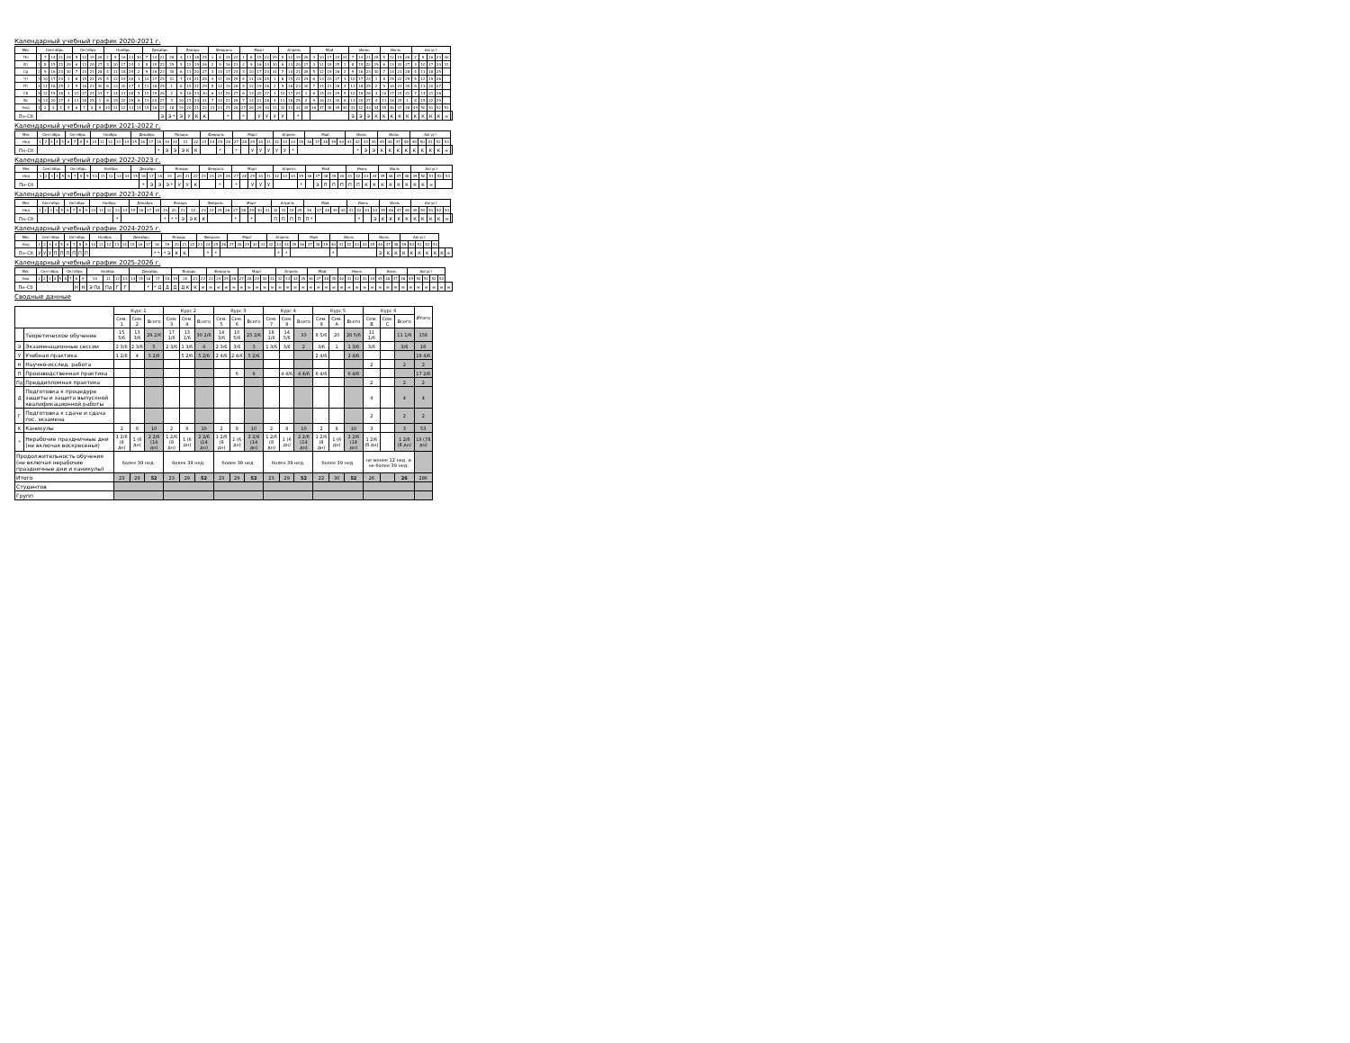Календарный учебный график 2020-2021 г.
| Мес | Сентябрь | | | | | Октябрь | | | | Ноябрь | | | | | Декабрь | | | | Январь | | | | Февраль | | | | Март | | | | | Апрель | | | | Май | | | | | Июнь | | | | Июль | | | | Август | | | | | |
| --- | --- | --- | --- | --- | --- | --- | --- | --- | --- | --- | --- | --- | --- | --- | --- | --- | --- | --- | --- | --- | --- | --- | --- | --- | --- | --- | --- | --- | --- | --- | --- | --- | --- | --- | --- | --- | --- | --- | --- | --- | --- | --- | --- | --- | --- | --- | --- | --- | --- | --- | --- | --- | --- | --- |
| Пн | | 7 | 14 | 21 | 28 | 5 | 12 | 19 | 26 | 2 | 9 | 16 | 23 | 30 | 7 | 14 | 21 | 28 | 4 | 11 | 18 | 25 | 1 | 8 | 15 | 22 | 1 | 8 | 15 | 22 | 29 | 5 | 12 | 19 | 26 | 3 | 10 | 17 | 24 | 31 | 7 | 14 | 21 | 28 | 5 | 12 | 19 | 26 | 2 | 9 | 16 | 23 | 30 | |
| Вт | 1 | 8 | 15 | 22 | 29 | 6 | 13 | 20 | 27 | 3 | 10 | 17 | 24 | 1 | 8 | 15 | 22 | 29 | 5 | 12 | 19 | 26 | 2 | 9 | 16 | 23 | 2 | 9 | 16 | 23 | 30 | 6 | 13 | 20 | 27 | 4 | 11 | 18 | 25 | 1 | 8 | 15 | 22 | 29 | 6 | 13 | 20 | 27 | 3 | 10 | 17 | 24 | 31 | |
| Ср | 2 | 9 | 16 | 23 | 30 | 7 | 14 | 21 | 28 | 4 | 11 | 18 | 25 | 2 | 9 | 16 | 23 | 30 | 6 | 13 | 20 | 27 | 3 | 10 | 17 | 24 | 3 | 10 | 17 | 24 | 31 | 7 | 14 | 21 | 28 | 5 | 12 | 19 | 26 | 2 | 9 | 16 | 23 | 30 | 7 | 14 | 21 | 28 | 4 | 11 | 18 | 25 | | |
| Чт | 3 | 10 | 17 | 24 | 1 | 8 | 15 | 22 | 29 | 5 | 12 | 19 | 26 | 3 | 10 | 17 | 24 | 31 | 7 | 14 | 21 | 28 | 4 | 11 | 18 | 25 | 4 | 11 | 18 | 25 | 1 | 8 | 15 | 22 | 29 | 6 | 13 | 20 | 27 | 3 | 10 | 17 | 24 | 1 | 8 | 15 | 22 | 29 | 5 | 12 | 19 | 26 | | |
| Пт | 4 | 11 | 18 | 25 | 2 | 9 | 16 | 23 | 30 | 6 | 13 | 20 | 27 | 4 | 11 | 18 | 25 | 1 | 8 | 15 | 22 | 29 | 5 | 12 | 19 | 26 | 5 | 12 | 19 | 26 | 2 | 9 | 16 | 23 | 30 | 7 | 14 | 21 | 28 | 4 | 11 | 18 | 25 | 2 | 9 | 16 | 23 | 30 | 6 | 13 | 20 | 27 | | |
| Сб | 5 | 12 | 19 | 26 | 3 | 10 | 17 | 24 | 31 | 7 | 14 | 21 | 28 | 5 | 12 | 19 | 26 | 2 | 9 | 16 | 23 | 30 | 6 | 13 | 20 | 27 | 6 | 13 | 20 | 27 | 3 | 10 | 17 | 24 | 1 | 8 | 15 | 22 | 29 | 5 | 12 | 19 | 26 | 3 | 10 | 17 | 24 | 31 | 7 | 14 | 21 | 28 | | |
| Вс | 6 | 13 | 20 | 27 | 4 | 11 | 18 | 25 | 1 | 8 | 15 | 22 | 29 | 6 | 13 | 20 | 27 | 3 | 10 | 17 | 24 | 31 | 7 | 14 | 21 | 28 | 7 | 14 | 21 | 28 | 4 | 11 | 18 | 25 | 2 | 9 | 16 | 23 | 30 | 6 | 13 | 20 | 27 | 4 | 11 | 18 | 25 | 1 | 8 | 15 | 22 | 29 | | |
| Нед | 1 | 2 | 3 | 4 | 5 | 6 | 7 | 8 | 9 | 10 | 11 | 12 | 13 | 14 | 15 | 16 | 17 | 18 | 19 | 20 | 21 | 22 | 23 | 24 | 25 | 26 | 27 | 28 | 29 | 30 | 31 | 32 | 33 | 34 | 35 | 36 | 37 | 38 | 39 | 40 | 41 | 42 | 43 | 44 | 45 | 46 | 47 | 48 | 49 | 50 | 51 | 52 | 53 | |
| Пн–Сб | | | | | | | | | | | | | | | | | Э | Э * | Э | У | К | К | | | * | | * | | У | У | У | У | | * | | | | | | | Э | Э | Э | К | К | К | К | К | К | К | К | К | = | |
Календарный учебный график 2021-2022 г.
| Мес | Сентябрь | | | | | Октябрь | | | | Ноябрь | | | | | Декабрь | | | | Январь | | | | Февраль | | | | Март | | | | | Апрель | | | | Май | | | | | Июнь | | | | Июль | | | | Август | | | | | |
| --- | --- | --- | --- | --- | --- | --- | --- | --- | --- | --- | --- | --- | --- | --- | --- | --- | --- | --- | --- | --- | --- | --- | --- | --- | --- | --- | --- | --- | --- | --- | --- | --- | --- | --- | --- | --- | --- | --- | --- | --- | --- | --- | --- | --- | --- | --- | --- | --- | --- | --- | --- | --- | --- | --- |
| Нед | 1 | 2 | 3 | 4 | 5 | 6 | 7 | 8 | 9 | 10 | 11 | 12 | 13 | 14 | 15 | 16 | 17 | 18 | 19 | 20 | 21 | 22 | 23 | 24 | 25 | 26 | 27 | 28 | 29 | 30 | 31 | 32 | 33 | 34 | 35 | 36 | 37 | 38 | 39 | 40 | 41 | 42 | 43 | 44 | 45 | 46 | 47 | 48 | 49 | 50 | 51 | 52 | 53 | |
| Пн–Сб | | | | | | | | | | | | | | | | | | * | Э | Э | Э К | К | | | * | | * | | У | У | У | У | У | * | | | | | | | | * | Э | Э | К | К | К | К | К | К | К | К | = | |
Календарный учебный график 2022-2023 г.
| Мес | Сентябрь | | | | | Октябрь | | | | Ноябрь | | | | | Декабрь | | | | Январь | | | | Февраль | | | | Март | | | | | Апрель | | | | Май | | | | | Июнь | | | | Июль | | | | Август | | | | |
| --- | --- | --- | --- | --- | --- | --- | --- | --- | --- | --- | --- | --- | --- | --- | --- | --- | --- | --- | --- | --- | --- | --- | --- | --- | --- | --- | --- | --- | --- | --- | --- | --- | --- | --- | --- | --- | --- | --- | --- | --- | --- | --- | --- | --- | --- | --- | --- | --- | --- | --- | --- | --- | --- |
| Нед | 1 | 2 | 3 | 4 | 5 | 6 | 7 | 8 | 9 | 10 | 11 | 12 | 13 | 14 | 15 | 16 | 17 | 18 | 19 | 20 | 21 | 22 | 23 | 24 | 25 | 26 | 27 | 28 | 29 | 30 | 31 | 32 | 33 | 34 | 35 | 36 | 37 | 38 | 39 | 40 | 41 | 42 | 43 | 44 | 45 | 46 | 47 | 48 | 49 | 50 | 51 | 52 | 53 |
| Пн–Сб | | | | | | | | | | | | | | | | * | Э | Э | Э * | У | У | К | | | * | | * | | У | У | У | | | | * | | Э | П | П | П | П | П | К | К | К | К | К | К | К | К | = | | |
Календарный учебный график 2023-2024 г.
| Мес | Сентябрь | | | | | Октябрь | | | | Ноябрь | | | | | Декабрь | | | | Январь | | | | Февраль | | | | Март | | | | | Апрель | | | | Май | | | | | Июнь | | | | Июль | | | | Август | | | | | |
| --- | --- | --- | --- | --- | --- | --- | --- | --- | --- | --- | --- | --- | --- | --- | --- | --- | --- | --- | --- | --- | --- | --- | --- | --- | --- | --- | --- | --- | --- | --- | --- | --- | --- | --- | --- | --- | --- | --- | --- | --- | --- | --- | --- | --- | --- | --- | --- | --- | --- | --- | --- | --- | --- | --- |
| Нед | 1 | 2 | 3 | 4 | 5 | 6 | 7 | 8 | 9 | 10 | 11 | 12 | 13 | 14 | 15 | 16 | 17 | 18 | 19 | 20 | 21 | 22 | 23 | 24 | 25 | 26 | 27 | 28 | 29 | 30 | 31 | 32 | 33 | 34 | 35 | 36 | 37 | 38 | 39 | 40 | 41 | 42 | 43 | 44 | 45 | 46 | 47 | 48 | 49 | 50 | 51 | 52 | 53 | |
| Пн–Сб | | | | | | | | | | | | | * | | | | | | * | * * | Э | Э К | К | | | | * | | * | | | П | П | П | П | П * | | | | | | * | | Э | К | К | К | К | К | К | К | К | = | |
Календарный учебный график 2024-2025 г.
| Мес | Сентябрь | | | | | Октябрь | | | | Ноябрь | | | | Декабрь | | | | | Январь | | | | Февраль | | | | Март | | | | | Апрель | | | | Май | | | | Июнь | | | | | Июль | | | | Август | | | | | | |
| --- | --- | --- | --- | --- | --- | --- | --- | --- | --- | --- | --- | --- | --- | --- | --- | --- | --- | --- | --- | --- | --- | --- | --- | --- | --- | --- | --- | --- | --- | --- | --- | --- | --- | --- | --- | --- | --- | --- | --- | --- | --- | --- | --- | --- | --- | --- | --- | --- | --- | --- | --- | --- | --- | --- | --- |
| Нед | 1 | 2 | 3 | 4 | 5 | 6 | 7 | 8 | 9 | 10 | 11 | 12 | 13 | 14 | 15 | 16 | 17 | 18 | 19 | 20 | 21 | 22 | 23 | 24 | 25 | 26 | 27 | 28 | 29 | 30 | 31 | 32 | 33 | 34 | 35 | 36 | 37 | 38 | 39 | 40 | 41 | 42 | 43 | 44 | 45 | 46 | 47 | 48 | 49 | 50 | 51 | 52 | 53 | | |
| Пн–Сб | У | У | У | П | П | П | П | П | П | | | | | | | | | * * | * Э | К | К | | | * | * | | | | | | | | * | * | | | | | | * | | | | | | Э | К | К | К | К | К | К | К | К | = |
Календарный учебный график 2025-2026 г.
| Мес | Сентябрь | | | | | Октябрь | | | | Ноябрь | | | | Декабрь | | | | | Январь | | | | Февраль | | | | Март | | | | | Апрель | | | | Май | | | | Июнь | | | | | Июль | | | | Август | | | | | |
| --- | --- | --- | --- | --- | --- | --- | --- | --- | --- | --- | --- | --- | --- | --- | --- | --- | --- | --- | --- | --- | --- | --- | --- | --- | --- | --- | --- | --- | --- | --- | --- | --- | --- | --- | --- | --- | --- | --- | --- | --- | --- | --- | --- | --- | --- | --- | --- | --- | --- | --- | --- | --- | --- | --- |
| Нед | 1 | 2 | 3 | 4 | 5 | 6 | 7 | 8 | 9 | 10 | 11 | 12 | 13 | 14 | 15 | 16 | 17 | 18 | 19 | 20 | 21 | 22 | 23 | 24 | 25 | 26 | 27 | 28 | 29 | 30 | 31 | 32 | 33 | 34 | 35 | 36 | 37 | 38 | 39 | 40 | 41 | 42 | 43 | 44 | 45 | 46 | 47 | 48 | 49 | 50 | 51 | 52 | 53 | |
| Пн–Сб | | | | | | | | Н | Н | Э Пд | Пд | Г | Г | | | * | * Д | Д | Д | Д К | К | = | = | = | = | = | = | = | = | = | = | = | = | = | = | = | = | = | = | = | = | = | = | = | = | = | = | = | = | = | = | = | = | = |
Сводные данные
| | | Курс 1 | | | Курс 2 | | | Курс 3 | | | Курс 4 | | | Курс 5 | | | Курс 6 | | | Итого |
| --- | --- | --- | --- | --- | --- | --- | --- | --- | --- | --- | --- | --- | --- | --- | --- | --- | --- | --- | --- | --- |
| | | Сем. 1 | Сем. 2 | Всего | Сем. 3 | Сем. 4 | Всего | Сем. 5 | Сем. 6 | Всего | Сем. 7 | Сем. 8 | Всего | Сем. 9 | Сем. A | Всего | Сем. B | Сем. C | Всего | |
| | Теоретическое обучение | 15 5/6 | 13 3/6 | 29 2/6 | 17 1/6 | 13 1/6 | 30 2/6 | 14 3/6 | 10 5/6 | 25 2/6 | 18 1/6 | 14 5/6 | 33 | 8 5/6 | 20 | 28 5/6 | 11 1/6 | | 11 1/6 | 158 |
| Э | Экзаменационные сессии | 2 3/6 | 2 3/6 | 5 | 2 3/6 | 1 3/6 | 4 | 2 3/6 | 3/6 | 3 | 1 3/6 | 3/6 | 2 | 3/6 | 1 | 1 3/6 | 3/6 | | 3/6 | 16 |
| У | Учебная практика | 1 2/6 | 4 | 5 2/6 | | 5 2/6 | 5 2/6 | 2 4/6 | 2 4/6 | 5 2/6 | | | | 2 4/6 | | 2 4/6 | | | | 18 4/6 |
| Н | Научно-исслед. работа | | | | | | | | | | | | | | | | 2 | | 2 | 2 |
| П | Производственная практика | | | | | | | | 6 | 6 | | 4 4/6 | 4 4/6 | 6 4/6 | | 6 4/6 | | | | 17 2/6 |
| Пд | Преддипломная практика | | | | | | | | | | | | | | | | 2 | | 2 | 2 |
| Д | Подготовка к процедуре защиты и защита выпускной квалификационной работы | | | | | | | | | | | | | | | | 4 | | 4 | 4 |
| Г | Подготовка к сдаче и сдача гос. экзамена | | | | | | | | | | | | | | | | 2 | | 2 | 2 |
| К | Каникулы | 2 | 8 | 10 | 2 | 8 | 10 | 2 | 8 | 10 | 2 | 8 | 10 | 2 | 8 | 10 | 3 | | 3 | 53 |
| * | Нерабочие праздничные дни (не включая воскресенья) | 1 2/6 (8 дн) | 1 (6 дн) | 2 2/6 (14 дн) | 1 2/6 (8 дн) | 1 (6 дн) | 2 2/6 (14 дн) | 1 2/6 (8 дн) | 1 (6 дн) | 2 2/6 (14 дн) | 1 2/6 (8 дн) | 1 (6 дн) | 2 2/6 (14 дн) | 1 2/6 (8 дн) | 1 (6 дн) | 2 2/6 (14 дн) | 1 2/6 (8 дн) | | 1 2/6 (8 дн) | 13 (78 дн) |
| Продолжительность обучения (не включая нерабочие праздничные дни и каникулы) | | более 39 нед. | | | более 39 нед. | | | более 39 нед. | | | более 39 нед. | | | более 39 нед. | | | не менее 12 нед. и не более 39 нед. | | | |
| Итого | | 23 | 29 | 52 | 23 | 29 | 52 | 23 | 29 | 52 | 23 | 29 | 52 | 22 | 30 | 52 | 26 | | 26 | 286 |
| Студентов | | | | | | | | | | | | | | | | | | | | |
| Групп | | | | | | | | | | | | | | | | | | | | |